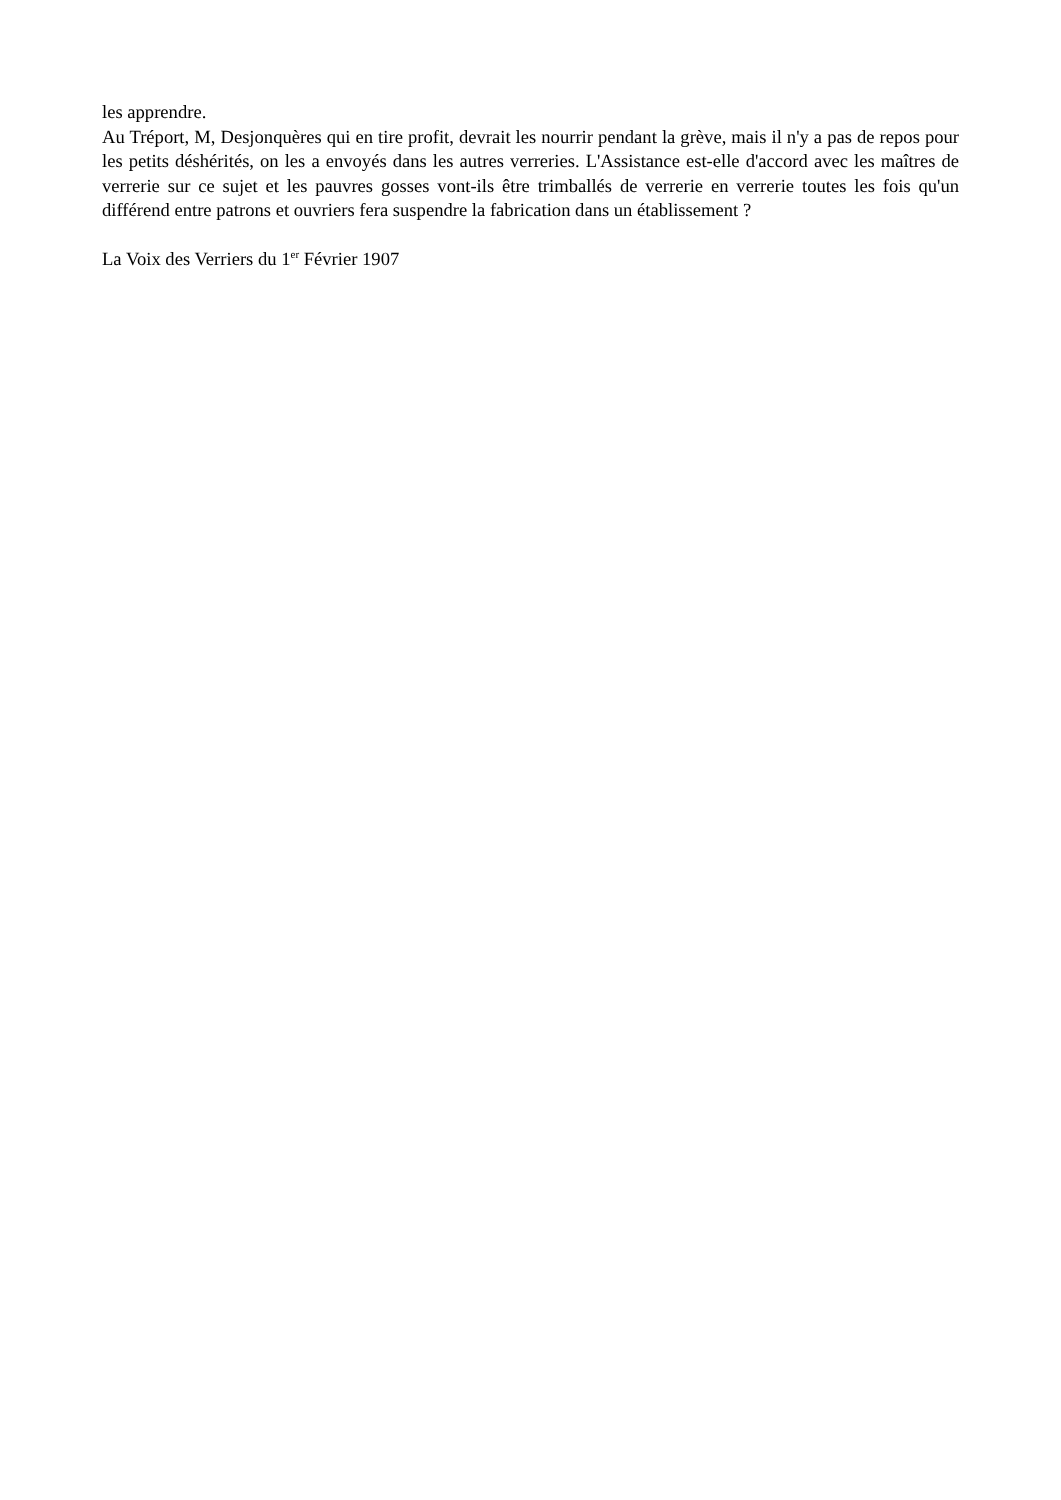les apprendre.
Au Tréport, M, Desjonquères qui en tire profit, devrait les nourrir pendant la grève, mais il n'y a pas de repos pour les petits déshérités, on les a envoyés dans les autres verreries. L'Assistance est-elle d'accord avec les maîtres de verrerie sur ce sujet et les pauvres gosses vont-ils être trimballés de verrerie en verrerie toutes les fois qu'un différend entre patrons et ouvriers fera suspendre la fabrication dans un établissement ?
La Voix des Verriers du 1<sup>er</sup> Février 1907